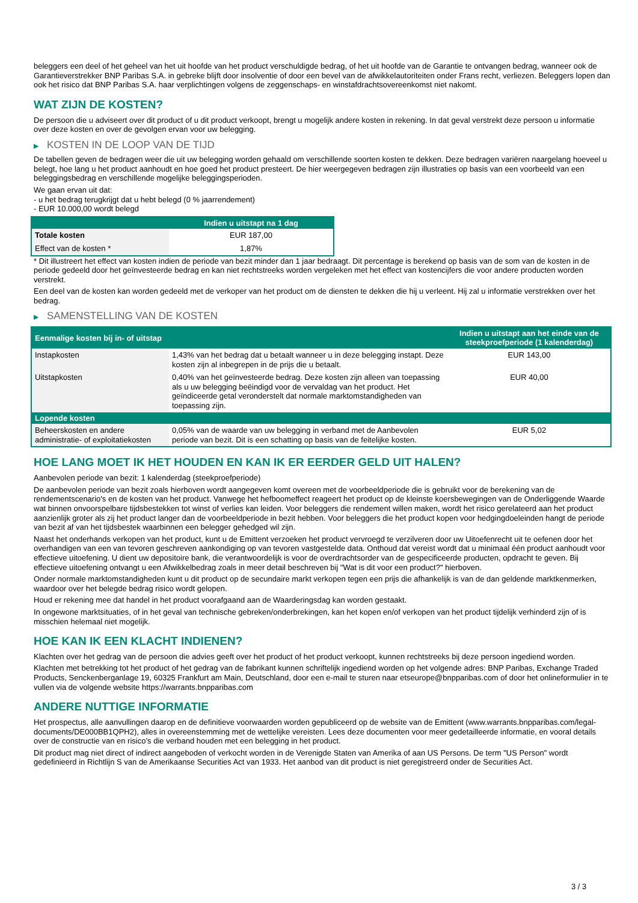beleggers een deel of het geheel van het uit hoofde van het product verschuldigde bedrag, of het uit hoofde van de Garantie te ontvangen bedrag, wanneer ook de Garantieverstrekker BNP Paribas S.A. in gebreke blijft door insolventie of door een bevel van de afwikkelautoriteiten onder Frans recht, verliezen. Beleggers lopen dan ook het risico dat BNP Paribas S.A. haar verplichtingen volgens de zeggenschaps- en winstafdrachtsovereenkomst niet nakomt.
WAT ZIJN DE KOSTEN?
De persoon die u adviseert over dit product of u dit product verkoopt, brengt u mogelijk andere kosten in rekening. In dat geval verstrekt deze persoon u informatie over deze kosten en over de gevolgen ervan voor uw belegging.
▶ KOSTEN IN DE LOOP VAN DE TIJD
De tabellen geven de bedragen weer die uit uw belegging worden gehaald om verschillende soorten kosten te dekken. Deze bedragen variëren naargelang hoeveel u belegt, hoe lang u het product aanhoudt en hoe goed het product presteert. De hier weergegeven bedragen zijn illustraties op basis van een voorbeeld van een beleggingsbedrag en verschillende mogelijke beleggingsperioden.
We gaan ervan uit dat:
- u het bedrag terugkrijgt dat u hebt belegd (0 % jaarrendement)
- EUR 10.000,00 wordt belegd
| | Indien u uitstapt na 1 dag |
| --- | --- |
| Totale kosten | EUR 187,00 |
| Effect van de kosten * | 1,87% |
* Dit illustreert het effect van kosten indien de periode van bezit minder dan 1 jaar bedraagt. Dit percentage is berekend op basis van de som van de kosten in de periode gedeeld door het geïnvesteerde bedrag en kan niet rechtstreeks worden vergeleken met het effect van kostencijfers die voor andere producten worden verstrekt.
Een deel van de kosten kan worden gedeeld met de verkoper van het product om de diensten te dekken die hij u verleent. Hij zal u informatie verstrekken over het bedrag.
▶ SAMENSTELLING VAN DE KOSTEN
| Eenmalige kosten bij in- of uitstap | | Indien u uitstapt aan het einde van de steekproefperiode (1 kalenderdag) |
| --- | --- | --- |
| Instapkosten | 1,43% van het bedrag dat u betaalt wanneer u in deze belegging instapt. Deze kosten zijn al inbegrepen in de prijs die u betaalt. | EUR 143,00 |
| Uitstapkosten | 0,40% van het geïnvesteerde bedrag. Deze kosten zijn alleen van toepassing als u uw belegging beëindigd voor de vervaldag van het product. Het geïndiceerde getal veronderstelt dat normale marktomstandigheden van toepassing zijn. | EUR 40,00 |
| Lopende kosten | | |
| Beheerskosten en andere administratie- of exploitatiekosten | 0,05% van de waarde van uw belegging in verband met de Aanbevolen periode van bezit. Dit is een schatting op basis van de feitelijke kosten. | EUR 5,02 |
HOE LANG MOET IK HET HOUDEN EN KAN IK ER EERDER GELD UIT HALEN?
Aanbevolen periode van bezit: 1 kalenderdag (steekproefperiode)
De aanbevolen periode van bezit zoals hierboven wordt aangegeven komt overeen met de voorbeeldperiode die is gebruikt voor de berekening van de rendementscenario's en de kosten van het product. Vanwege het hefboomeffect reageert het product op de kleinste koersbewegingen van de Onderliggende Waarde wat binnen onvoorspelbare tijdsbestekken tot winst of verlies kan leiden. Voor beleggers die rendement willen maken, wordt het risico gerelateerd aan het product aanzienlijk groter als zij het product langer dan de voorbeeldperiode in bezit hebben. Voor beleggers die het product kopen voor hedgingdoeleinden hangt de periode van bezit af van het tijdsbestek waarbinnen een belegger gehedged wil zijn.
Naast het onderhands verkopen van het product, kunt u de Emittent verzoeken het product vervroegd te verzilveren door uw Uitoefenrecht uit te oefenen door het overhandigen van een van tevoren geschreven aankondiging op van tevoren vastgestelde data. Onthoud dat vereist wordt dat u minimaal één product aanhoudt voor effectieve uitoefening. U dient uw depositoire bank, die verantwoordelijk is voor de overdrachtsorder van de gespecificeerde producten, opdracht te geven. Bij effectieve uitoefening ontvangt u een Afwikkelbedrag zoals in meer detail beschreven bij "Wat is dit voor een product?" hierboven.
Onder normale marktomstandigheden kunt u dit product op de secundaire markt verkopen tegen een prijs die afhankelijk is van de dan geldende marktkenmerken, waardoor over het belegde bedrag risico wordt gelopen.
Houd er rekening mee dat handel in het product voorafgaand aan de Waarderingsdag kan worden gestaakt.
In ongewone marktsituaties, of in het geval van technische gebreken/onderbrekingen, kan het kopen en/of verkopen van het product tijdelijk verhinderd zijn of is misschien helemaal niet mogelijk.
HOE KAN IK EEN KLACHT INDIENEN?
Klachten over het gedrag van de persoon die advies geeft over het product of het product verkoopt, kunnen rechtstreeks bij deze persoon ingediend worden.
Klachten met betrekking tot het product of het gedrag van de fabrikant kunnen schriftelijk ingediend worden op het volgende adres: BNP Paribas, Exchange Traded Products, Senckenberganlage 19, 60325 Frankfurt am Main, Deutschland, door een e-mail te sturen naar etseurope@bnpparibas.com of door het onlineformulier in te vullen via de volgende website https://warrants.bnpparibas.com
ANDERE NUTTIGE INFORMATIE
Het prospectus, alle aanvullingen daarop en de definitieve voorwaarden worden gepubliceerd op de website van de Emittent (www.warrants.bnpparibas.com/legal-documents/DE000BB1QPH2), alles in overeenstemming met de wettelijke vereisten. Lees deze documenten voor meer gedetailleerde informatie, en vooral details over de constructie van en risico’s die verband houden met een belegging in het product.
Dit product mag niet direct of indirect aangeboden of verkocht worden in de Verenigde Staten van Amerika of aan US Persons. De term "US Person" wordt gedefinieerd in Richtlijn S van de Amerikaanse Securities Act van 1933. Het aanbod van dit product is niet geregistreerd onder de Securities Act.
3 / 3